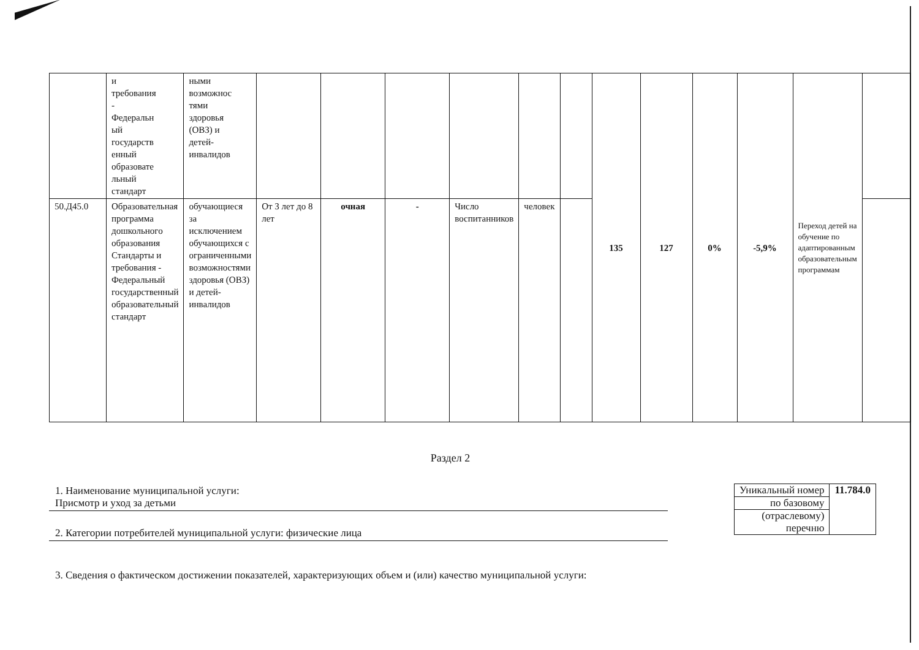| | и требования - Федеральн ый государств енный образовате льный стандарт | ными возможнос тями здоровья (ОВЗ) и детей- инвалидов | | | | | | | 135 | 127 | 0% | -5,9% | Переход детей на обучение по адаптированным образовательным программам | |
| 50.Д45.0 | Образовательная программа дошкольного образования Стандарты и требования - Федеральный государственный образовательный стандарт | обучающиеся за исключением обучающихся с ограниченными возможностями здоровья (ОВЗ) и детей-инвалидов | От 3 лет до 8 лет | очная | - | Число воспитанников | человек | | | | | | | |
Раздел 2
1. Наименование муниципальной услуги:
Присмотр и уход за детьми
2. Категории потребителей муниципальной услуги: физические лица
| Уникальный номер | 11.784.0 |
| по базовому | |
| (отраслевому) перечню | |
3. Сведения о фактическом достижении показателей, характеризующих объем и (или) качество муниципальной услуги: